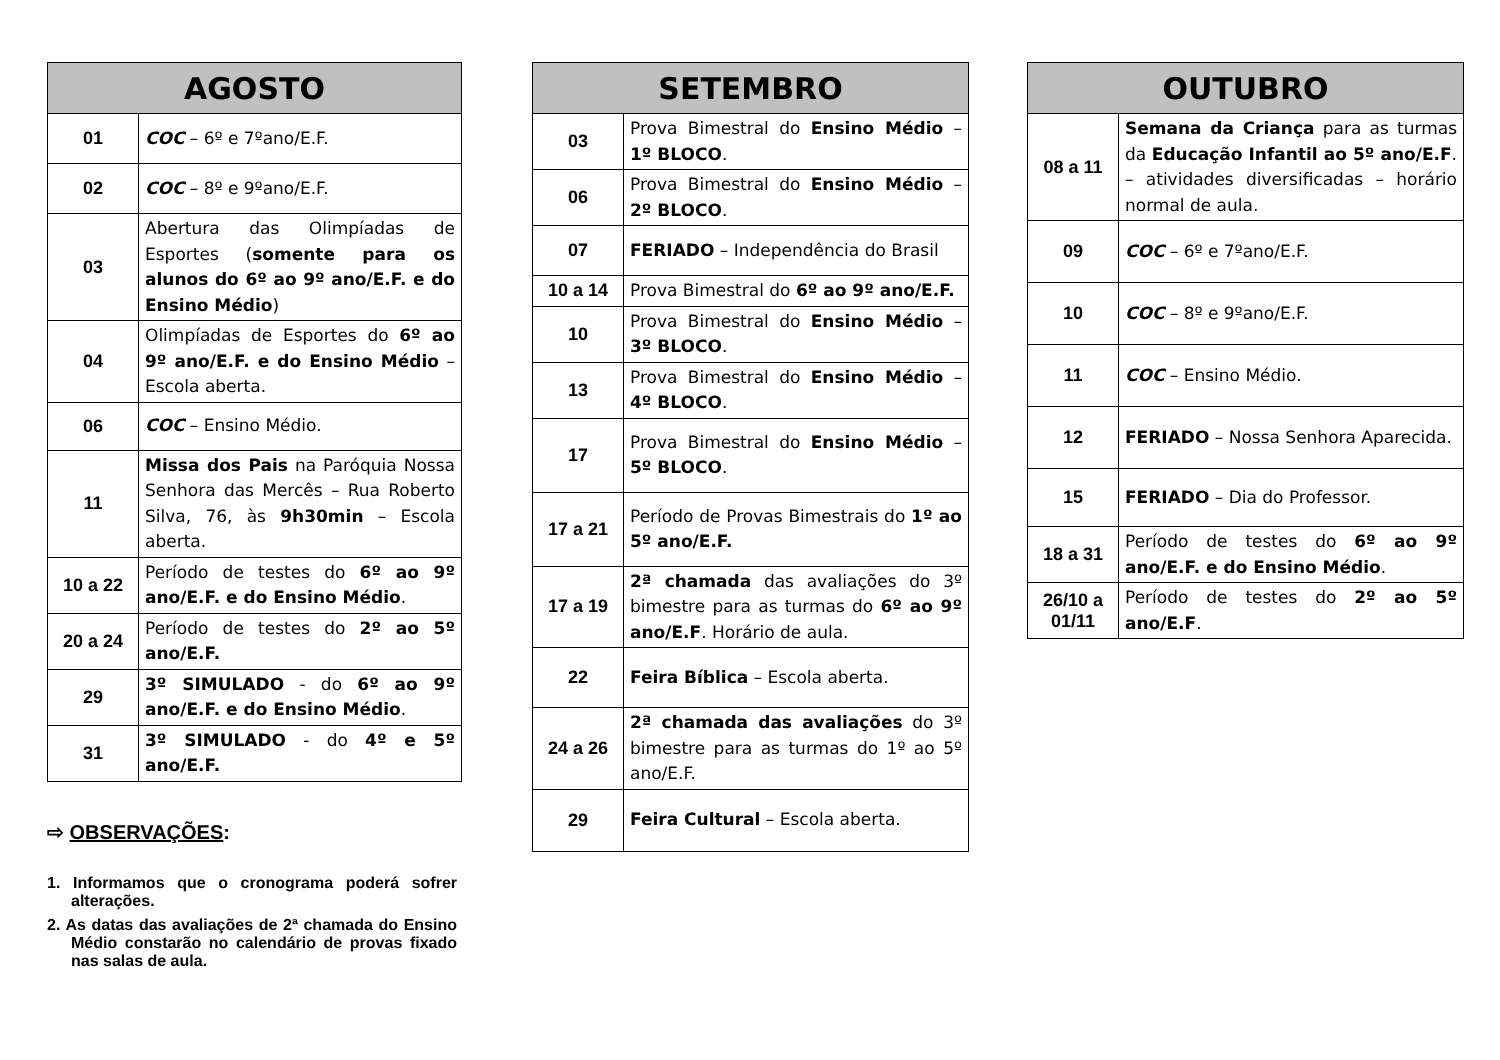| AGOSTO | |
| --- | --- |
| 01 | COC – 6º e 7ºano/E.F. |
| 02 | COC – 8º e 9ºano/E.F. |
| 03 | Abertura das Olimpíadas de Esportes ( somente para os alunos do 6º ao 9º ano/E.F. e do Ensino Médio ) |
| 04 | Olimpíadas de Esportes do 6º ao 9º ano/E.F. e do Ensino Médio – Escola aberta. |
| 06 | COC – Ensino Médio. |
| 11 | Missa dos Pais na Paróquia Nossa Senhora das Mercês – Rua Roberto Silva, 76, às 9h30min – Escola aberta. |
| 10 a 22 | Período de testes do 6º ao 9º ano/E.F. e do Ensino Médio . |
| 20 a 24 | Período de testes do 2º ao 5º ano/E.F. |
| 29 | 3º SIMULADO - do 6º ao 9º ano/E.F. e do Ensino Médio . |
| 31 | 3º SIMULADO - do 4º e 5º ano/E.F. |
⇨ OBSERVAÇÕES:
1. Informamos que o cronograma poderá sofrer alterações.
2. As datas das avaliações de 2ª chamada do Ensino Médio constarão no calendário de provas fixado nas salas de aula.
| SETEMBRO | |
| --- | --- |
| 03 | Prova Bimestral do Ensino Médio – 1º BLOCO . |
| 06 | Prova Bimestral do Ensino Médio – 2º BLOCO . |
| 07 | FERIADO – Independência do Brasil |
| 10 a 14 | Prova Bimestral do 6º ao 9º ano/E.F. |
| 10 | Prova Bimestral do Ensino Médio – 3º BLOCO . |
| 13 | Prova Bimestral do Ensino Médio – 4º BLOCO . |
| 17 | Prova Bimestral do Ensino Médio – 5º BLOCO . |
| 17 a 21 | Período de Provas Bimestrais do 1º ao 5º ano/E.F. |
| 17 a 19 | 2ª chamada das avaliações do 3º bimestre para as turmas do 6º ao 9º ano/E.F . Horário de aula. |
| 22 | Feira Bíblica – Escola aberta. |
| 24 a 26 | 2ª chamada das avaliações do 3º bimestre para as turmas do 1º ao 5º ano/E.F. |
| 29 | Feira Cultural – Escola aberta. |
| OUTUBRO | |
| --- | --- |
| 08 a 11 | Semana da Criança para as turmas da Educação Infantil ao 5º ano/E.F . – atividades diversificadas – horário normal de aula. |
| 09 | COC – 6º e 7ºano/E.F. |
| 10 | COC – 8º e 9ºano/E.F. |
| 11 | COC – Ensino Médio. |
| 12 | FERIADO – Nossa Senhora Aparecida. |
| 15 | FERIADO – Dia do Professor. |
| 18 a 31 | Período de testes do 6º ao 9º ano/E.F. e do Ensino Médio . |
| 26/10 a 01/11 | Período de testes do 2º ao 5º ano/E.F . |